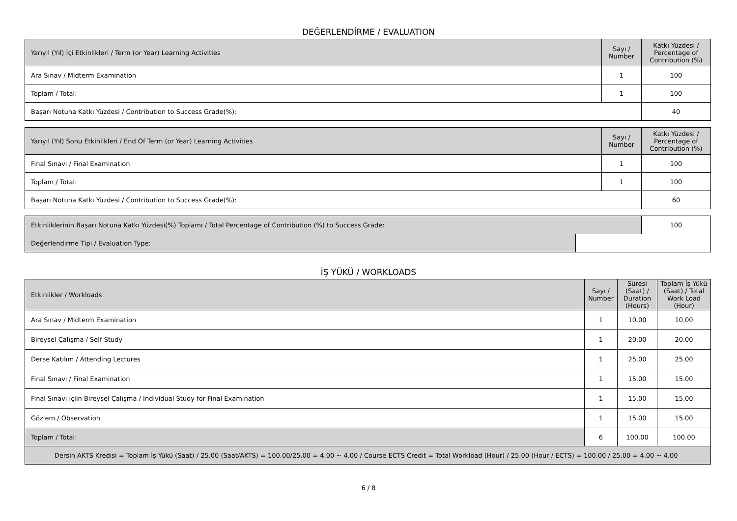DEĞERLENDİRME / EVALUATION
| Yarıyıl (Yıl) İçi Etkinlikleri / Term (or Year) Learning Activities | Sayı / Number | Katkı Yüzdesi / Percentage of Contribution (%) |
| --- | --- | --- |
| Ara Sınav / Midterm Examination | 1 | 100 |
| Toplam / Total: | 1 | 100 |
| Başarı Notuna Katkı Yüzdesi / Contribution to Success Grade(%): | | 40 |
| Yarıyıl (Yıl) Sonu Etkinlikleri / End Of Term (or Year) Learning Activities | Sayı / Number | Katkı Yüzdesi / Percentage of Contribution (%) |
| --- | --- | --- |
| Final Sınavı / Final Examination | 1 | 100 |
| Toplam / Total: | 1 | 100 |
| Başarı Notuna Katkı Yüzdesi / Contribution to Success Grade(%): | | 60 |
| Etkinliklerinin Başarı Notuna Katkı Yüzdesi(%) Toplamı / Total Percentage of Contribution (%) to Success Grade: | | 100 |
| Değerlendirme Tipi / Evaluation Type: | | |
İŞ YÜKÜ / WORKLOADS
| Etkinlikler / Workloads | Sayı / Number | Süresi (Saat) / Duration (Hours) | Toplam İş Yükü (Saat) / Total Work Load (Hour) |
| --- | --- | --- | --- |
| Ara Sınav / Midterm Examination | 1 | 10.00 | 10.00 |
| Bireysel Çalışma / Self Study | 1 | 20.00 | 20.00 |
| Derse Katılım / Attending Lectures | 1 | 25.00 | 25.00 |
| Final Sınavı / Final Examination | 1 | 15.00 | 15.00 |
| Final Sınavı içiin Bireysel Çalışma / Individual Study for Final Examination | 1 | 15.00 | 15.00 |
| Gözlem / Observation | 1 | 15.00 | 15.00 |
| Toplam / Total: | 6 | 100.00 | 100.00 |
| Dersin AKTS Kredisi = Toplam İş Yükü (Saat) / 25.00 (Saat/AKTS) = 100.00/25.00 = 4.00 ~ 4.00 / Course ECTS Credit = Total Workload (Hour) / 25.00 (Hour / ECTS) = 100.00 / 25.00 = 4.00 ~ 4.00 | | | |
6 / 8